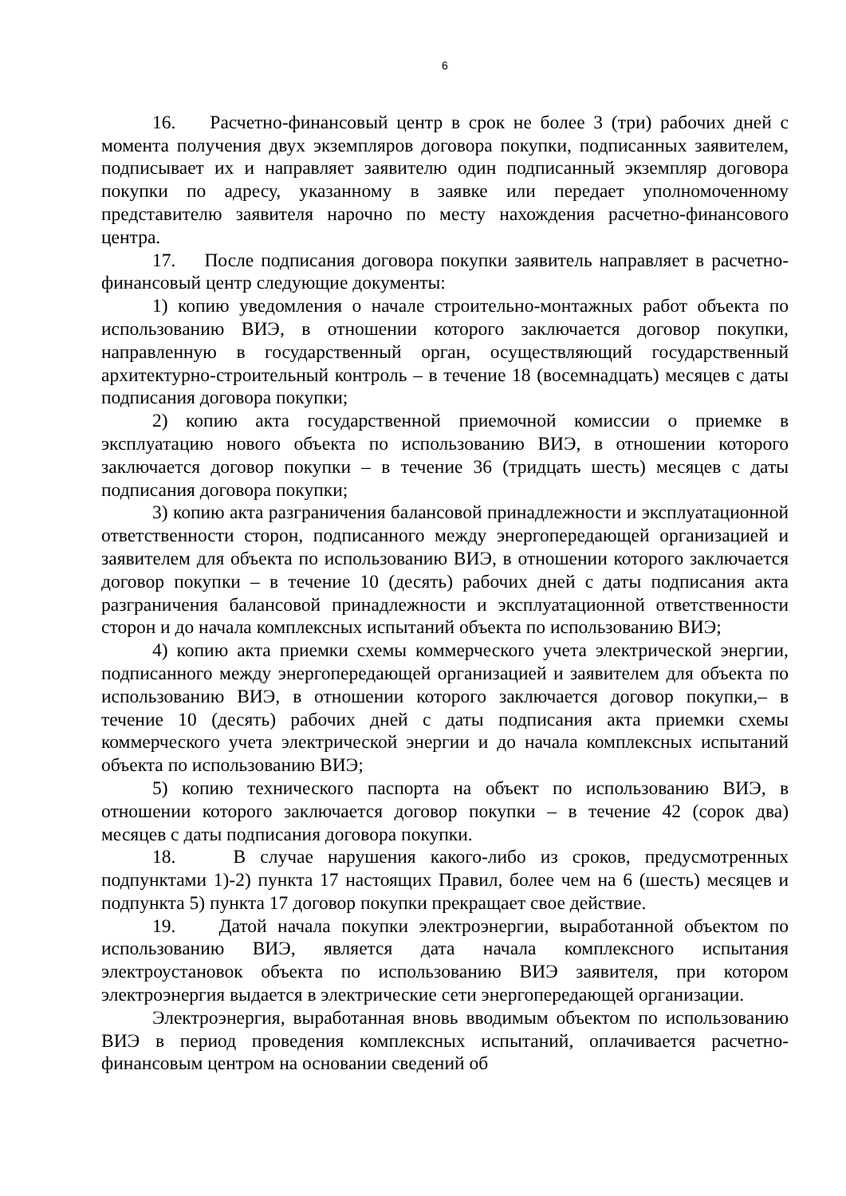6
16. Расчетно-финансовый центр в срок не более 3 (три) рабочих дней с момента получения двух экземпляров договора покупки, подписанных заявителем, подписывает их и направляет заявителю один подписанный экземпляр договора покупки по адресу, указанному в заявке или передает уполномоченному представителю заявителя нарочно по месту нахождения расчетно-финансового центра.
17. После подписания договора покупки заявитель направляет в расчетно-финансовый центр следующие документы:
1) копию уведомления о начале строительно-монтажных работ объекта по использованию ВИЭ, в отношении которого заключается договор покупки, направленную в государственный орган, осуществляющий государственный архитектурно-строительный контроль – в течение 18 (восемнадцать) месяцев с даты подписания договора покупки;
2) копию акта государственной приемочной комиссии о приемке в эксплуатацию нового объекта по использованию ВИЭ, в отношении которого заключается договор покупки – в течение 36 (тридцать шесть) месяцев с даты подписания договора покупки;
3) копию акта разграничения балансовой принадлежности и эксплуатационной ответственности сторон, подписанного между энергопередающей организацией и заявителем для объекта по использованию ВИЭ, в отношении которого заключается договор покупки – в течение 10 (десять) рабочих дней с даты подписания акта разграничения балансовой принадлежности и эксплуатационной ответственности сторон и до начала комплексных испытаний объекта по использованию ВИЭ;
4) копию акта приемки схемы коммерческого учета электрической энергии, подписанного между энергопередающей организацией и заявителем для объекта по использованию ВИЭ, в отношении которого заключается договор покупки,– в течение 10 (десять) рабочих дней с даты подписания акта приемки схемы коммерческого учета электрической энергии и до начала комплексных испытаний объекта по использованию ВИЭ;
5) копию технического паспорта на объект по использованию ВИЭ, в отношении которого заключается договор покупки – в течение 42 (сорок два) месяцев с даты подписания договора покупки.
18. В случае нарушения какого-либо из сроков, предусмотренных подпунктами 1)-2) пункта 17 настоящих Правил, более чем на 6 (шесть) месяцев и подпункта 5) пункта 17 договор покупки прекращает свое действие.
19. Датой начала покупки электроэнергии, выработанной объектом по использованию ВИЭ, является дата начала комплексного испытания электроустановок объекта по использованию ВИЭ заявителя, при котором электроэнергия выдается в электрические сети энергопередающей организации.
Электроэнергия, выработанная вновь вводимым объектом по использованию ВИЭ в период проведения комплексных испытаний, оплачивается расчетно-финансовым центром на основании сведений об